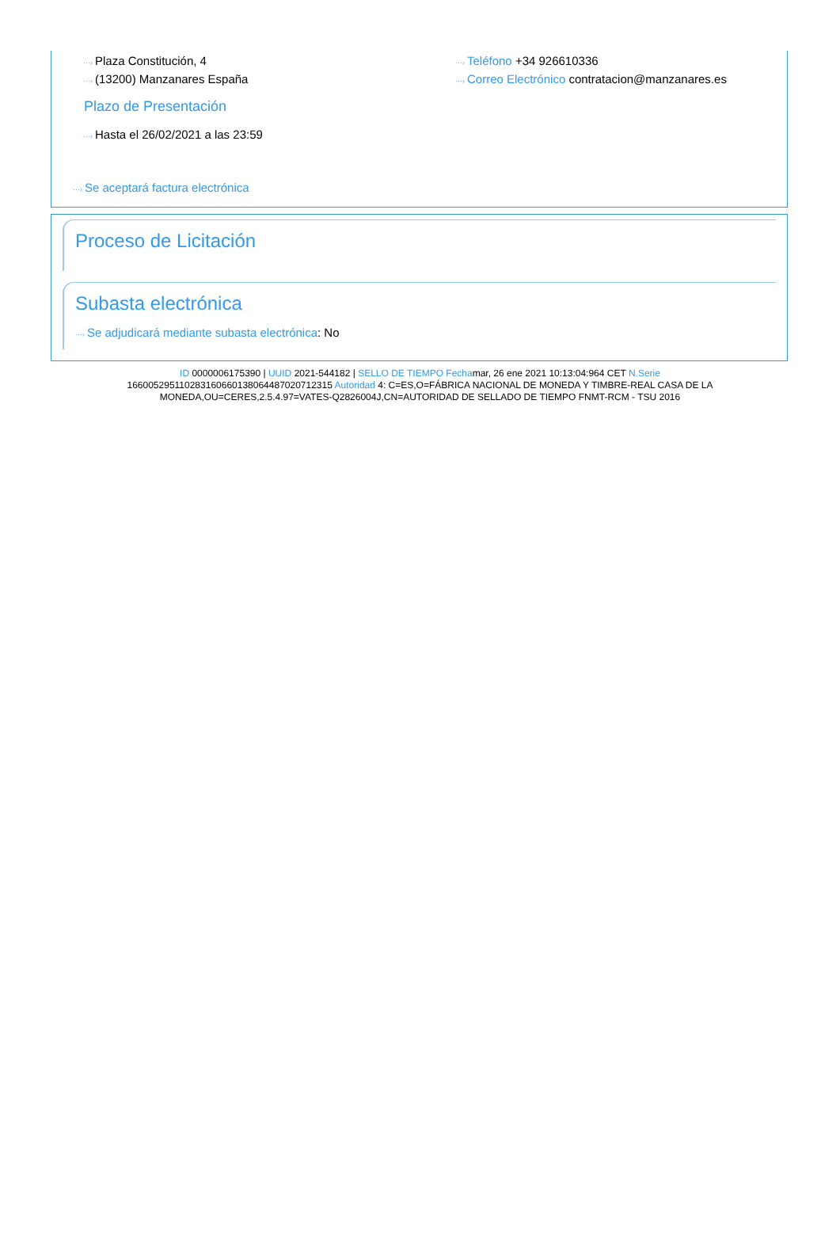···› Plaza Constitución, 4
···› Teléfono +34 926610336
···› (13200) Manzanares España
···› Correo Electrónico contratacion@manzanares.es
Plazo de Presentación
···› Hasta el 26/02/2021 a las 23:59
···› Se aceptará factura electrónica
Proceso de Licitación
Subasta electrónica
···› Se adjudicará mediante subasta electrónica: No
ID 0000006175390 | UUID 2021-544182 | SELLO DE TIEMPO Fechamar, 26 ene 2021 10:13:04:964 CET N.Serie 166005295110283160660138064487020712315 Autoridad 4: C=ES,O=FÁBRICA NACIONAL DE MONEDA Y TIMBRE-REAL CASA DE LA MONEDA,OU=CERES,2.5.4.97=VATES-Q2826004J,CN=AUTORIDAD DE SELLADO DE TIEMPO FNMT-RCM - TSU 2016